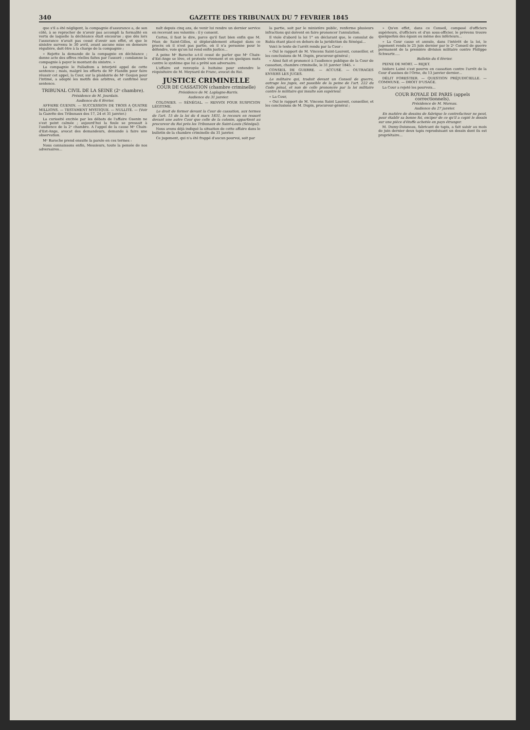340 GAZETTE DES TRIBUNAUX DU 7 FEVRIER 1845
que s'il a été négligent, la compagnie d'assurance a, de son côté, à se reprocher de n'avoir pas accompli la formalité en vertu de laquelle la déchéance était encourue ; que dès lors l'assurance n'avait pas cessé d'avoir son effet, et que le sinistre survenu le 30 avril, avant aucune mise en demeure régulière, doit être à la charge de la compagnie ;
» Rejette la demande de la compagnie en déchéance ; donne acte des offres réelles faites par l'assuré ; condamne la compagnie à payer le montant du sinistre. »
La compagnie le Palladium a interjeté appel de cette sentence ; mais, malgré les efforts de Mᵉ Flandin pour faire réussir cet appel, la Cour, sur la plaidoirie de Mᵉ Goujon pour l'intimé, a adopté les motifs des arbitres, et confirmé leur sentence.
TRIBUNAL CIVIL DE LA SEINE (2ᵉ chambre).
Présidence de M. Jourdain.
Audience du 6 février.
AFFAIRE GUENIN. — SUCCESSION DE TROIS A QUATRE MILLIONS. — TESTAMENT MYSTIQUE. — NULLITÉ. — (Voir la Gazette des Tribunaux des 17, 24 et 31 janvier.)
La curiosité excitée par les débats de l'affaire Guenin ne s'est point calmée ; aujourd'hui la foule se pressait à l'audience de la 2ᵉ chambre. A l'appel de la cause Mᵉ Chaix-d'Est-Ange, avocat des demandeurs, demande à faire une observation.
Mᵉ Baroche prend ensuite la parole en ces termes :
Nous connaissons enfin, Messieurs, toute la pensée de nos adversaires...
naît depuis cinq ans, de venir lui rendre un dernier service en recevant ses volontés : il y consent.
Certes, il faut le dire, parce qu'il faut bien enfin que M. Péan de Saint-Gilles, si déplorablement attaqué dans ce procès où il n'est pas partie, où il n'a personne pour le défendre, voie qu'on lui rend enfin justice...
A peine Mᵉ Baroche a-t-il cessé de parler que Mᵉ Chaix-d'Est-Ange se lève, et proteste vivement et en quelques mots contre le système que lui a prêté son adversaire.
L'affaire est renvoyée à huitaine pour entendre le réquisitoire de M. Meynard de Franc, avocat du Roi.
JUSTICE CRIMINELLE
COUR DE CASSATION (chambre criminelle)
Présidence de M. Laplagne-Barris.
Audience du 31 janvier.
COLONIES. — SÉNÉGAL. — RENVOI POUR SUSPICION LÉGITIME.
Le droit de former devant la Cour de cassation, aux termes de l'art. 15 de la loi du 4 mars 1831, le recours en ressort devant une autre Cour que celle de la colonie, appartient au procureur du Roi près les Tribunaux de Saint-Louis (Sénégal).
Nous avons déjà indiqué la situation de cette affaire dans le bulletin de la chambre criminelle du 31 janvier.
Ce jugement, qui n'a été frappé d'aucun pourvoi, soit par
la partie, soit par le ministère public, renferme plusieurs infractions qui doivent en faire prononcer l'annulation.
Il viole d'abord la loi 1° en déclarant que, le consulat de Bahia étant placé en dehors de la juridiction du Sénégal...
Voici le texte de l'arrêt rendu par la Cour :
« Ouï le rapport de M. Vincens Saint-Laurent, conseiller, et les conclusions de M. Dupin, procureur-général ;
« Ainsi fait et prononcé à l'audience publique de la Cour de cassation, chambre criminelle, le 31 janvier 1845. »
CONSEIL DE GUERRE. — ACCUSÉ. — OUTRAGES ENVERS LES JUGES.
Le militaire qui, traduit devant un Conseil de guerre, outrage les juges, est passible de la peine de l'art. 222 du Code pénal, et non de celle prononcée par la loi militaire contre le militaire qui insulte son supérieur.
« La Cour,
« Oui le rapport de M. Vincens Saint Laurent, conseiller, et les conclusions de M. Dupin, procureur-général ;
» Qu'en effet, dans ce Conseil, composé d'officiers supérieurs, d'officiers et d'un sous-officier, le prévenu trouve quelquefois des égaux ou même des inférieurs...
» La Cour casse et annule, dans l'intérêt de la loi, le jugement rendu le 25 juin dernier par le 2ᵉ Conseil de guerre permanent de la première division militaire contre Philippe Schwartz.....
Bulletin du 6 février.
PEINE DE MORT. — REJET.
Isidore Lainé s'est pourvu en cassation contre l'arrêt de la Cour d'assises de l'Orne, du 13 janvier dernier...
DÉLIT FORESTIER. — QUESTION PRÉJUDICIELLE. — COMMUNE. — DROIT D'USAGE.
La Cour a rejeté les pourvois...
COUR ROYALE DE PARIS (appels correctionnels).
Présidence de M. Moreau.
Audience du 27 janvier.
En matière de dessins de fabrique le contrefacteur ne peut, pour établir sa bonne foi, exciper de ce qu'il a copié le dessin sur une pièce d'étoffe achetée en pays étranger.
M. Dumy-Doisneau, fabricant de tapis, a fait saisir au mois de juin dernier deux tapis reproduisant un dessin dont ils est propriétaire...